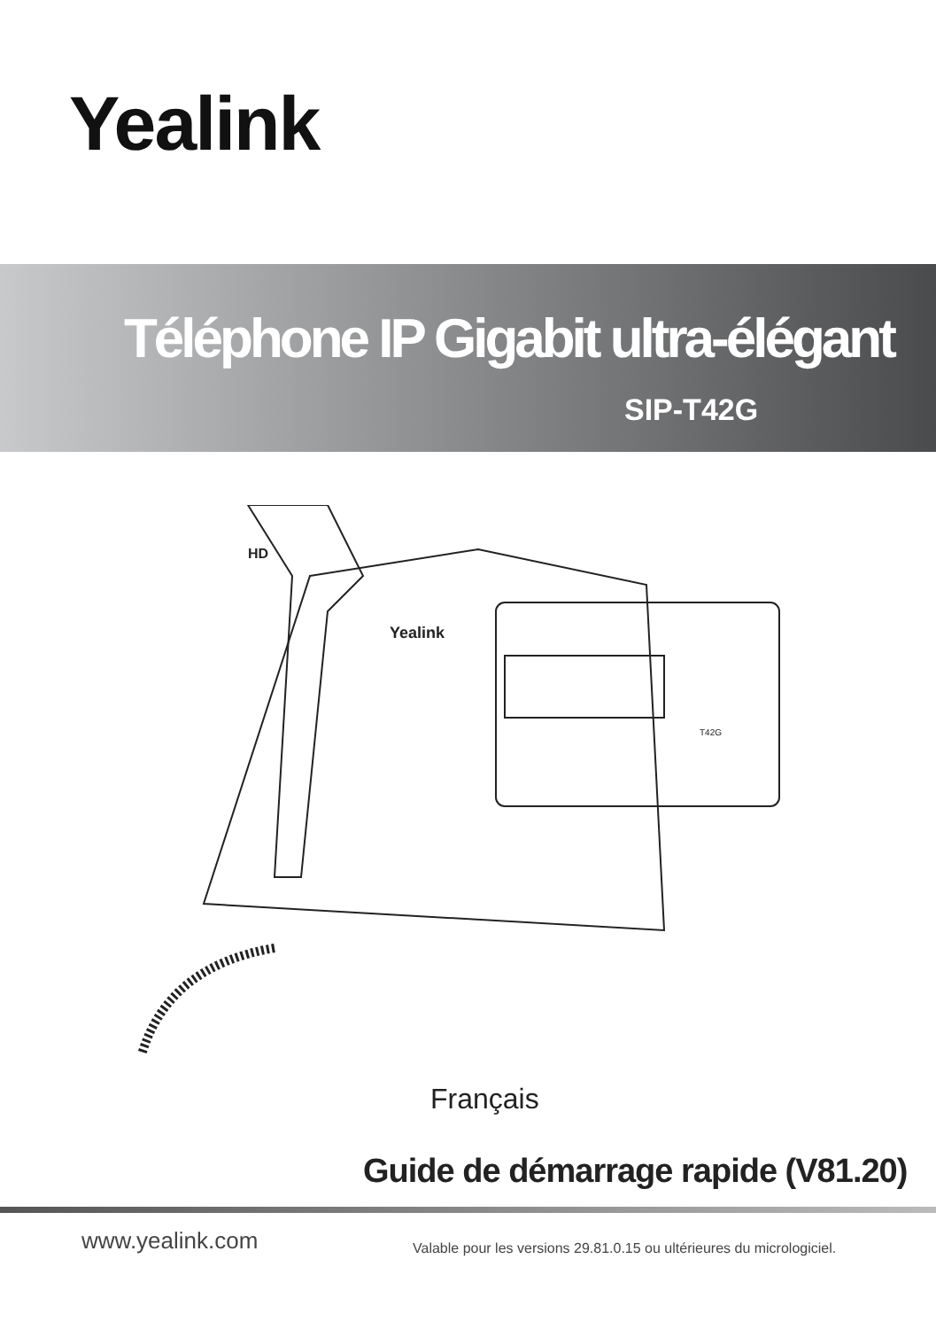Yealink
Téléphone IP Gigabit ultra-élégant
SIP-T42G
Yealink
HD
T42G
Français
Guide de démarrage rapide (V81.20)
www.yealink.com
Valable pour les versions 29.81.0.15 ou ultérieures du micrologiciel.